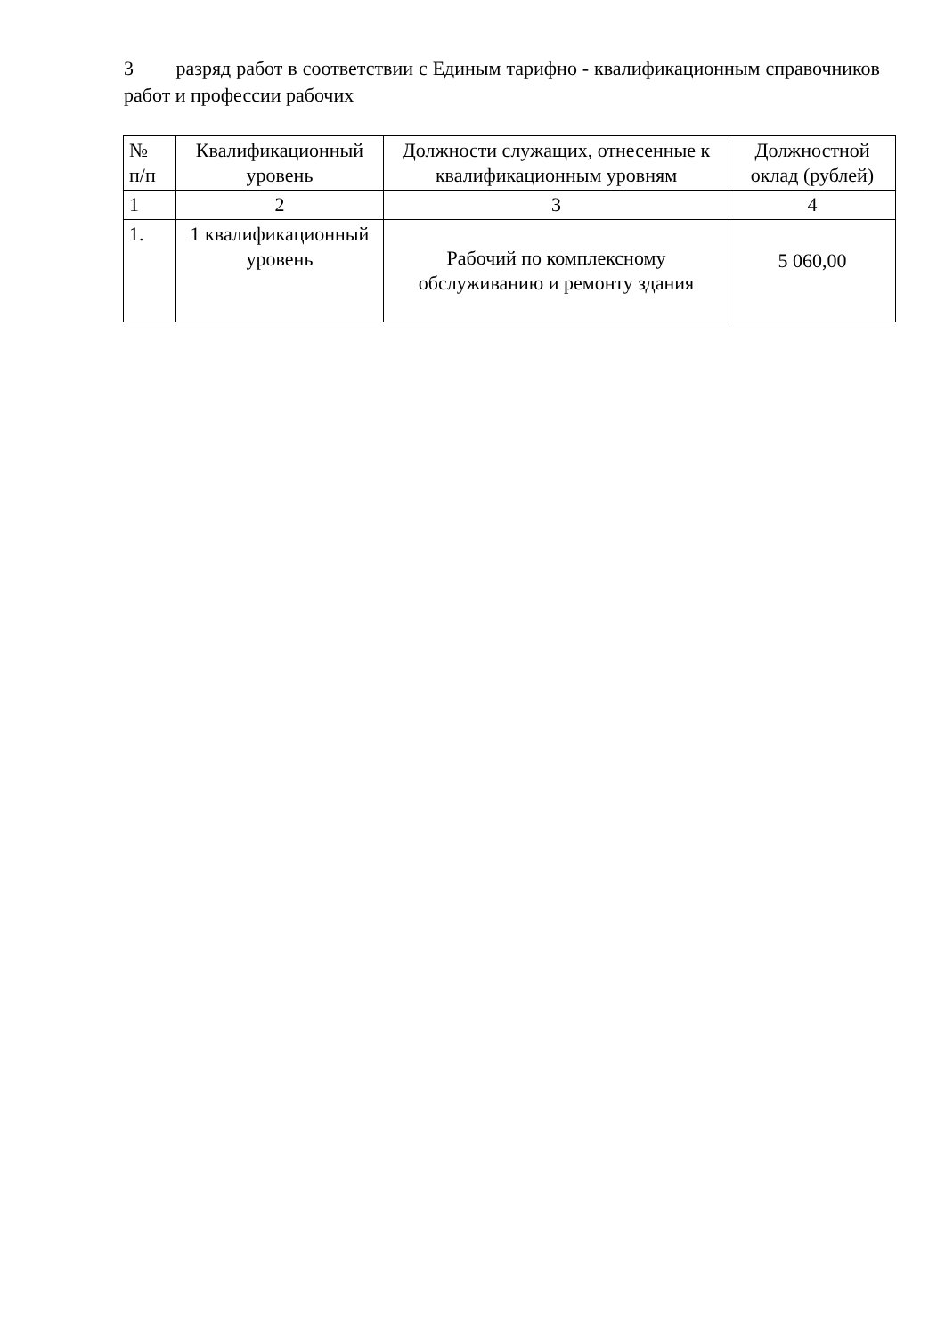3 разряд работ в соответствии с Единым тарифно - квалификационным справочников работ и профессии рабочих
| № п/п | Квалификационный уровень | Должности служащих, отнесенные к квалификационным уровням | Должностной оклад (рублей) |
| --- | --- | --- | --- |
| 1 | 2 | 3 | 4 |
| 1. | 1 квалификационный уровень | Рабочий по комплексному обслуживанию и ремонту здания | 5 060,00 |